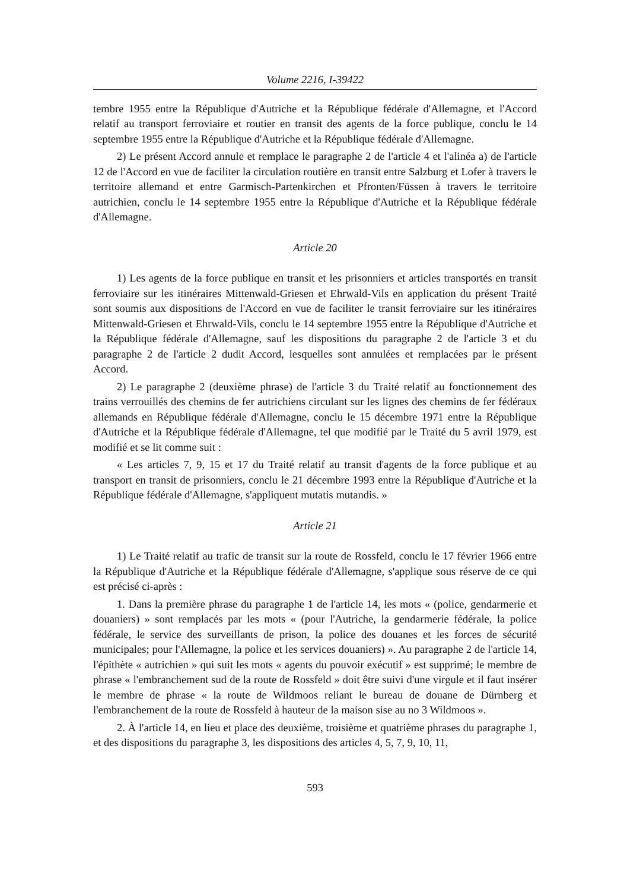Volume 2216, I-39422
tembre 1955 entre la République d'Autriche et la République fédérale d'Allemagne, et l'Accord relatif au transport ferroviaire et routier en transit des agents de la force publique, conclu le 14 septembre 1955 entre la République d'Autriche et la République fédérale d'Allemagne.
2) Le présent Accord annule et remplace le paragraphe 2 de l'article 4 et l'alinéa a) de l'article 12 de l'Accord en vue de faciliter la circulation routière en transit entre Salzburg et Lofer à travers le territoire allemand et entre Garmisch-Partenkirchen et Pfronten/Füssen à travers le territoire autrichien, conclu le 14 septembre 1955 entre la République d'Autriche et la République fédérale d'Allemagne.
Article 20
1) Les agents de la force publique en transit et les prisonniers et articles transportés en transit ferroviaire sur les itinéraires Mittenwald-Griesen et Ehrwald-Vils en application du présent Traité sont soumis aux dispositions de l'Accord en vue de faciliter le transit ferroviaire sur les itinéraires Mittenwald-Griesen et Ehrwald-Vils, conclu le 14 septembre 1955 entre la République d'Autriche et la République fédérale d'Allemagne, sauf les dispositions du paragraphe 2 de l'article 3 et du paragraphe 2 de l'article 2 dudit Accord, lesquelles sont annulées et remplacées par le présent Accord.
2) Le paragraphe 2 (deuxième phrase) de l'article 3 du Traité relatif au fonctionnement des trains verrouillés des chemins de fer autrichiens circulant sur les lignes des chemins de fer fédéraux allemands en République fédérale d'Allemagne, conclu le 15 décembre 1971 entre la République d'Autriche et la République fédérale d'Allemagne, tel que modifié par le Traité du 5 avril 1979, est modifié et se lit comme suit :
« Les articles 7, 9, 15 et 17 du Traité relatif au transit d'agents de la force publique et au transport en transit de prisonniers, conclu le 21 décembre 1993 entre la République d'Autriche et la République fédérale d'Allemagne, s'appliquent mutatis mutandis. »
Article 21
1) Le Traité relatif au trafic de transit sur la route de Rossfeld, conclu le 17 février 1966 entre la République d'Autriche et la République fédérale d'Allemagne, s'applique sous réserve de ce qui est précisé ci-après :
1. Dans la première phrase du paragraphe 1 de l'article 14, les mots « (police, gendarmerie et douaniers) » sont remplacés par les mots « (pour l'Autriche, la gendarmerie fédérale, la police fédérale, le service des surveillants de prison, la police des douanes et les forces de sécurité municipales; pour l'Allemagne, la police et les services douaniers) ». Au paragraphe 2 de l'article 14, l'épithète « autrichien » qui suit les mots « agents du pouvoir exécutif » est supprimé; le membre de phrase « l'embranchement sud de la route de Rossfeld » doit être suivi d'une virgule et il faut insérer le membre de phrase « la route de Wildmoos reliant le bureau de douane de Dürnberg et l'embranchement de la route de Rossfeld à hauteur de la maison sise au no 3 Wildmoos ».
2. À l'article 14, en lieu et place des deuxième, troisième et quatrième phrases du paragraphe 1, et des dispositions du paragraphe 3, les dispositions des articles 4, 5, 7, 9, 10, 11,
593